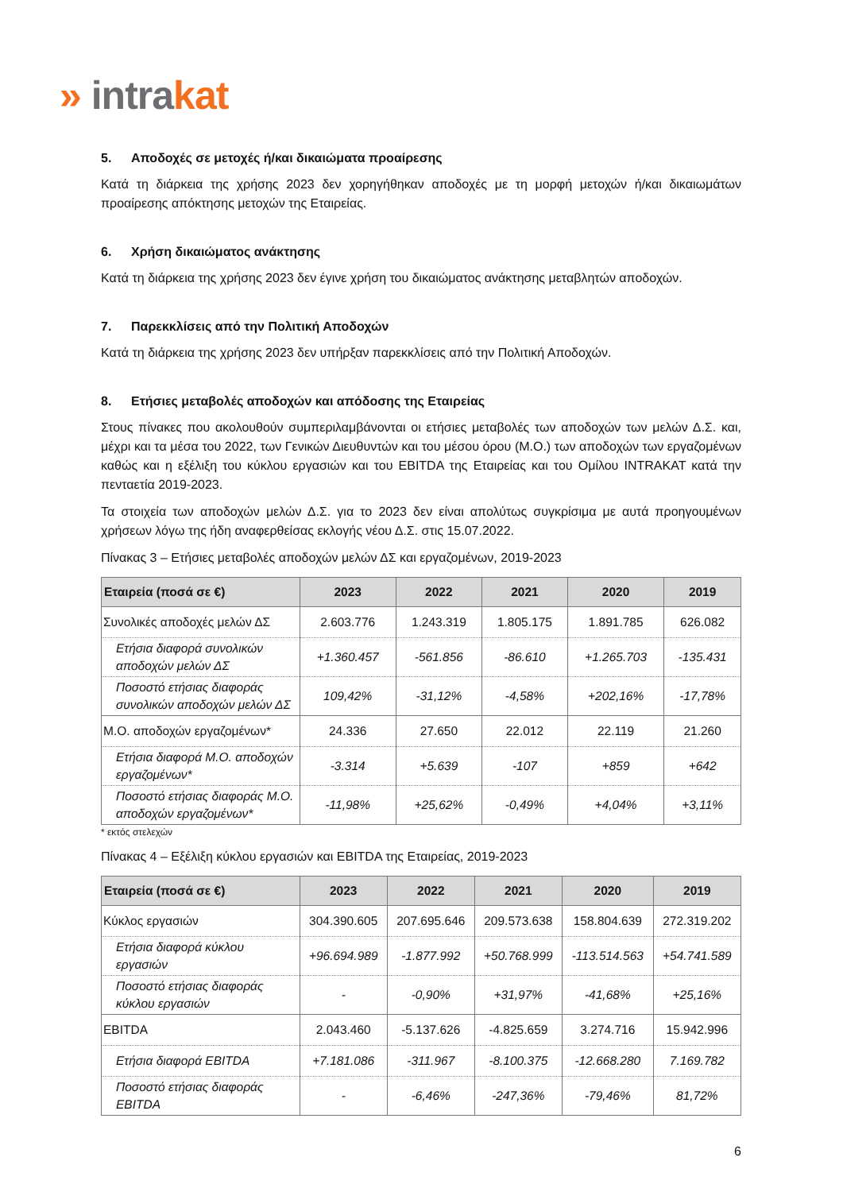» intra kat
5. Αποδοχές σε μετοχές ή/και δικαιώματα προαίρεσης
Κατά τη διάρκεια της χρήσης 2023 δεν χορηγήθηκαν αποδοχές με τη μορφή μετοχών ή/και δικαιωμάτων προαίρεσης απόκτησης μετοχών της Εταιρείας.
6. Χρήση δικαιώματος ανάκτησης
Κατά τη διάρκεια της χρήσης 2023 δεν έγινε χρήση του δικαιώματος ανάκτησης μεταβλητών αποδοχών.
7. Παρεκκλίσεις από την Πολιτική Αποδοχών
Κατά τη διάρκεια της χρήσης 2023 δεν υπήρξαν παρεκκλίσεις από την Πολιτική Αποδοχών.
8. Ετήσιες μεταβολές αποδοχών και απόδοσης της Εταιρείας
Στους πίνακες που ακολουθούν συμπεριλαμβάνονται οι ετήσιες μεταβολές των αποδοχών των μελών Δ.Σ. και, μέχρι και τα μέσα του 2022, των Γενικών Διευθυντών και του μέσου όρου (Μ.Ο.) των αποδοχών των εργαζομένων καθώς και η εξέλιξη του κύκλου εργασιών και του EBITDA της Εταιρείας και του Ομίλου INTRAKAT κατά την πενταετία 2019-2023.
Τα στοιχεία των αποδοχών μελών Δ.Σ. για το 2023 δεν είναι απολύτως συγκρίσιμα με αυτά προηγουμένων χρήσεων λόγω της ήδη αναφερθείσας εκλογής νέου Δ.Σ. στις 15.07.2022.
Πίνακας 3 – Ετήσιες μεταβολές αποδοχών μελών ΔΣ και εργαζομένων, 2019-2023
| Εταιρεία (ποσά σε €) | 2023 | 2022 | 2021 | 2020 | 2019 |
| --- | --- | --- | --- | --- | --- |
| Συνολικές αποδοχές μελών ΔΣ | 2.603.776 | 1.243.319 | 1.805.175 | 1.891.785 | 626.082 |
| Ετήσια διαφορά συνολικών αποδοχών μελών ΔΣ | +1.360.457 | -561.856 | -86.610 | +1.265.703 | -135.431 |
| Ποσοστό ετήσιας διαφοράς συνολικών αποδοχών μελών ΔΣ | 109,42% | -31,12% | -4,58% | +202,16% | -17,78% |
| Μ.Ο. αποδοχών εργαζομένων* | 24.336 | 27.650 | 22.012 | 22.119 | 21.260 |
| Ετήσια διαφορά Μ.Ο. αποδοχών εργαζομένων* | -3.314 | +5.639 | -107 | +859 | +642 |
| Ποσοστό ετήσιας διαφοράς Μ.Ο. αποδοχών εργαζομένων* | -11,98% | +25,62% | -0,49% | +4,04% | +3,11% |
* εκτός στελεχών
Πίνακας 4 – Εξέλιξη κύκλου εργασιών και EBITDA της Εταιρείας, 2019-2023
| Εταιρεία (ποσά σε €) | 2023 | 2022 | 2021 | 2020 | 2019 |
| --- | --- | --- | --- | --- | --- |
| Κύκλος εργασιών | 304.390.605 | 207.695.646 | 209.573.638 | 158.804.639 | 272.319.202 |
| Ετήσια διαφορά κύκλου εργασιών | +96.694.989 | -1.877.992 | +50.768.999 | -113.514.563 | +54.741.589 |
| Ποσοστό ετήσιας διαφοράς κύκλου εργασιών | - | -0,90% | +31,97% | -41,68% | +25,16% |
| EBITDA | 2.043.460 | -5.137.626 | -4.825.659 | 3.274.716 | 15.942.996 |
| Ετήσια διαφορά EBITDA | +7.181.086 | -311.967 | -8.100.375 | -12.668.280 | 7.169.782 |
| Ποσοστό ετήσιας διαφοράς EBITDA | - | -6,46% | -247,36% | -79,46% | 81,72% |
6